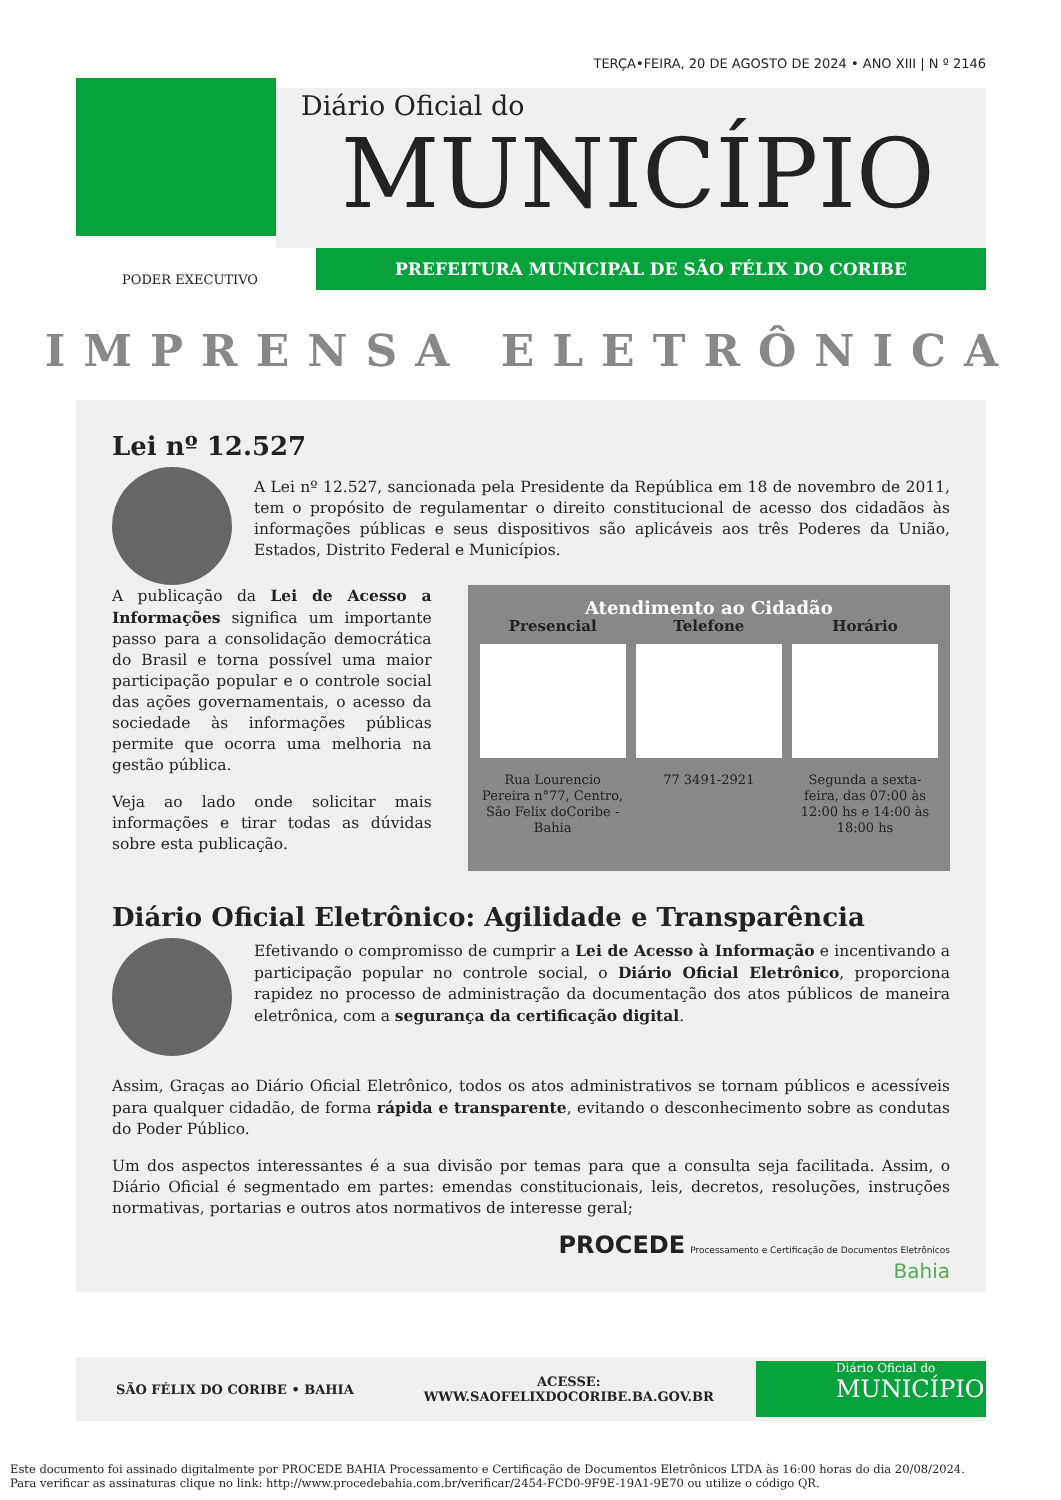TERÇA•FEIRA, 20 DE AGOSTO DE 2024 • ANO XIII | N º 2146
Diário Oficial do
MUNICÍPIO
PREFEITURA MUNICIPAL DE SÃO FÉLIX DO CORIBE
PODER EXECUTIVO
IMPRENSA ELETRÔNICA
Lei nº 12.527
A Lei nº 12.527, sancionada pela Presidente da República em 18 de novembro de 2011, tem o propósito de regulamentar o direito constitucional de acesso dos cidadãos às informações públicas e seus dispositivos são aplicáveis aos três Poderes da União, Estados, Distrito Federal e Municípios.
A publicação da Lei de Acesso a Informações significa um importante passo para a consolidação democrática do Brasil e torna possível uma maior participação popular e o controle social das ações governamentais, o acesso da sociedade às informações públicas permite que ocorra uma melhoria na gestão pública.
Veja ao lado onde solicitar mais informações e tirar todas as dúvidas sobre esta publicação.
Atendimento ao Cidadão
Presencial
Rua Lourencio Pereira n°77, Centro, São Felix doCoribe - Bahia
Telefone
77 3491-2921
Horário
Segunda a sexta-feira, das 07:00 às 12:00 hs e 14:00 às 18:00 hs
Diário Oficial Eletrônico: Agilidade e Transparência
Efetivando o compromisso de cumprir a Lei de Acesso à Informação e incentivando a participação popular no controle social, o Diário Oficial Eletrônico, proporciona rapidez no processo de administração da documentação dos atos públicos de maneira eletrônica, com a segurança da certificação digital.
Assim, Graças ao Diário Oficial Eletrônico, todos os atos administrativos se tornam públicos e acessíveis para qualquer cidadão, de forma rápida e transparente, evitando o desconhecimento sobre as condutas do Poder Público.
Um dos aspectos interessantes é a sua divisão por temas para que a consulta seja facilitada. Assim, o Diário Oficial é segmentado em partes: emendas constitucionais, leis, decretos, resoluções, instruções normativas, portarias e outros atos normativos de interesse geral;
PROCEDE Processamento e Certificação de Documentos Eletrônicos
Bahia
SÃO FÉLIX DO CORIBE • BAHIA ACESSE:
WWW.SAOFELIXDOCORIBE.BA.GOV.BR
Diário Oficial do
MUNICÍPIO
Este documento foi assinado digitalmente por PROCEDE BAHIA Processamento e Certificação de Documentos Eletrônicos LTDA às 16:00 horas do dia 20/08/2024.
Para verificar as assinaturas clique no link: http://www.procedebahia.com.br/verificar/2454-FCD0-9F9E-19A1-9E70 ou utilize o código QR.